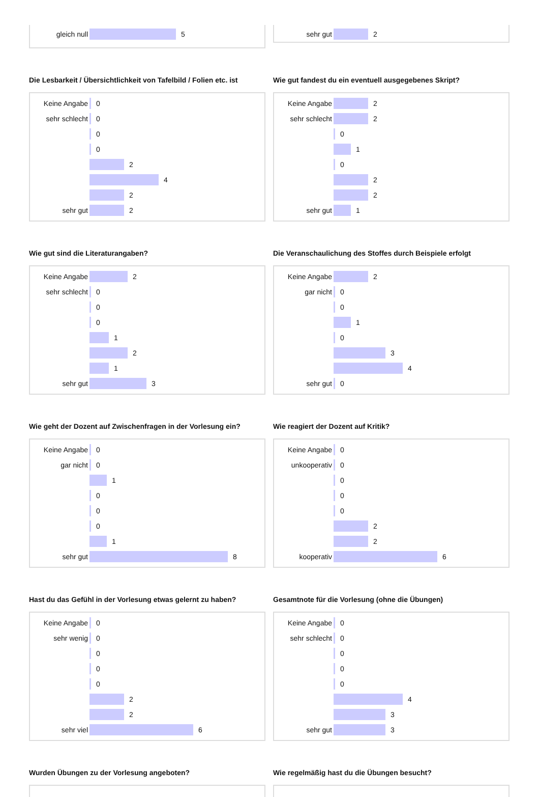gleich null 5
sehr gut 2
Die Lesbarkeit / Übersichtlichkeit von Tafelbild / Folien etc. ist
Keine Angabe 0
sehr schlecht 0
0
0
2
4
2
sehr gut 2
Wie gut fandest du ein eventuell ausgegebenes Skript?
Keine Angabe 2
sehr schlecht 2
0
1
0
2
2
sehr gut 1
Wie gut sind die Literaturangaben?
Keine Angabe 2
sehr schlecht 0
0
0
1
2
1
sehr gut 3
Die Veranschaulichung des Stoffes durch Beispiele erfolgt
Keine Angabe 2
gar nicht 0
0
1
0
3
4
sehr gut 0
Wie geht der Dozent auf Zwischenfragen in der Vorlesung ein?
Keine Angabe 0
gar nicht 0
1
0
0
0
1
sehr gut 8
Wie reagiert der Dozent auf Kritik?
Keine Angabe 0
unkooperativ 0
0
0
0
2
2
kooperativ 6
Hast du das Gefühl in der Vorlesung etwas gelernt zu haben?
Keine Angabe 0
sehr wenig 0
0
0
0
2
2
sehr viel 6
Gesamtnote für die Vorlesung (ohne die Übungen)
Keine Angabe 0
sehr schlecht 0
0
0
0
4
3
sehr gut 3
Wurden Übungen zu der Vorlesung angeboten?
Wie regelmäßig hast du die Übungen besucht?